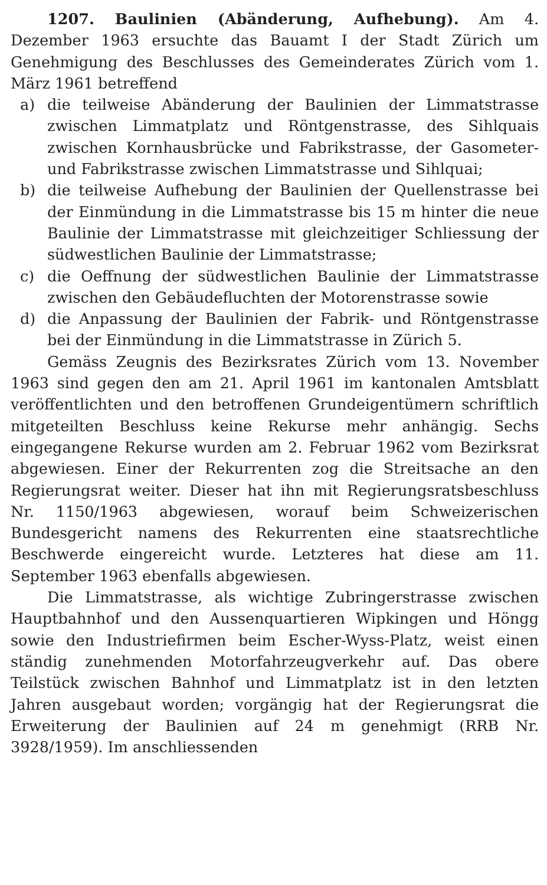1207. Baulinien (Abänderung, Aufhebung). Am 4. Dezember 1963 ersuchte das Bauamt I der Stadt Zürich um Genehmigung des Beschlusses des Gemeinderates Zürich vom 1. März 1961 betreffend
a) die teilweise Abänderung der Baulinien der Limmatstrasse zwischen Limmatplatz und Röntgenstrasse, des Sihlquais zwischen Kornhausbrücke und Fabrikstrasse, der Gasometer- und Fabrikstrasse zwischen Limmatstrasse und Sihlquai;
b) die teilweise Aufhebung der Baulinien der Quellenstrasse bei der Einmündung in die Limmatstrasse bis 15 m hinter die neue Baulinie der Limmatstrasse mit gleichzeitiger Schliessung der südwestlichen Baulinie der Limmatstrasse;
c) die Oeffnung der südwestlichen Baulinie der Limmatstrasse zwischen den Gebäudefluchten der Motorenstrasse sowie
d) die Anpassung der Baulinien der Fabrik- und Röntgenstrasse bei der Einmündung in die Limmatstrasse in Zürich 5.
Gemäss Zeugnis des Bezirksrates Zürich vom 13. November 1963 sind gegen den am 21. April 1961 im kantonalen Amtsblatt veröffentlichten und den betroffenen Grundeigentümern schriftlich mitgeteilten Beschluss keine Rekurse mehr anhängig. Sechs eingegangene Rekurse wurden am 2. Februar 1962 vom Bezirksrat abgewiesen. Einer der Rekurrenten zog die Streitsache an den Regierungsrat weiter. Dieser hat ihn mit Regierungsratsbeschluss Nr. 1150/1963 abgewiesen, worauf beim Schweizerischen Bundesgericht namens des Rekurrenten eine staatsrechtliche Beschwerde eingereicht wurde. Letzteres hat diese am 11. September 1963 ebenfalls abgewiesen.
Die Limmatstrasse, als wichtige Zubringerstrasse zwischen Hauptbahnhof und den Aussenquartieren Wipkingen und Höngg sowie den Industriefirmen beim Escher-Wyss-Platz, weist einen ständig zunehmenden Motorfahrzeugverkehr auf. Das obere Teilstück zwischen Bahnhof und Limmatplatz ist in den letzten Jahren ausgebaut worden; vorgängig hat der Regierungsrat die Erweiterung der Baulinien auf 24 m genehmigt (RRB Nr. 3928/1959). Im anschliessenden